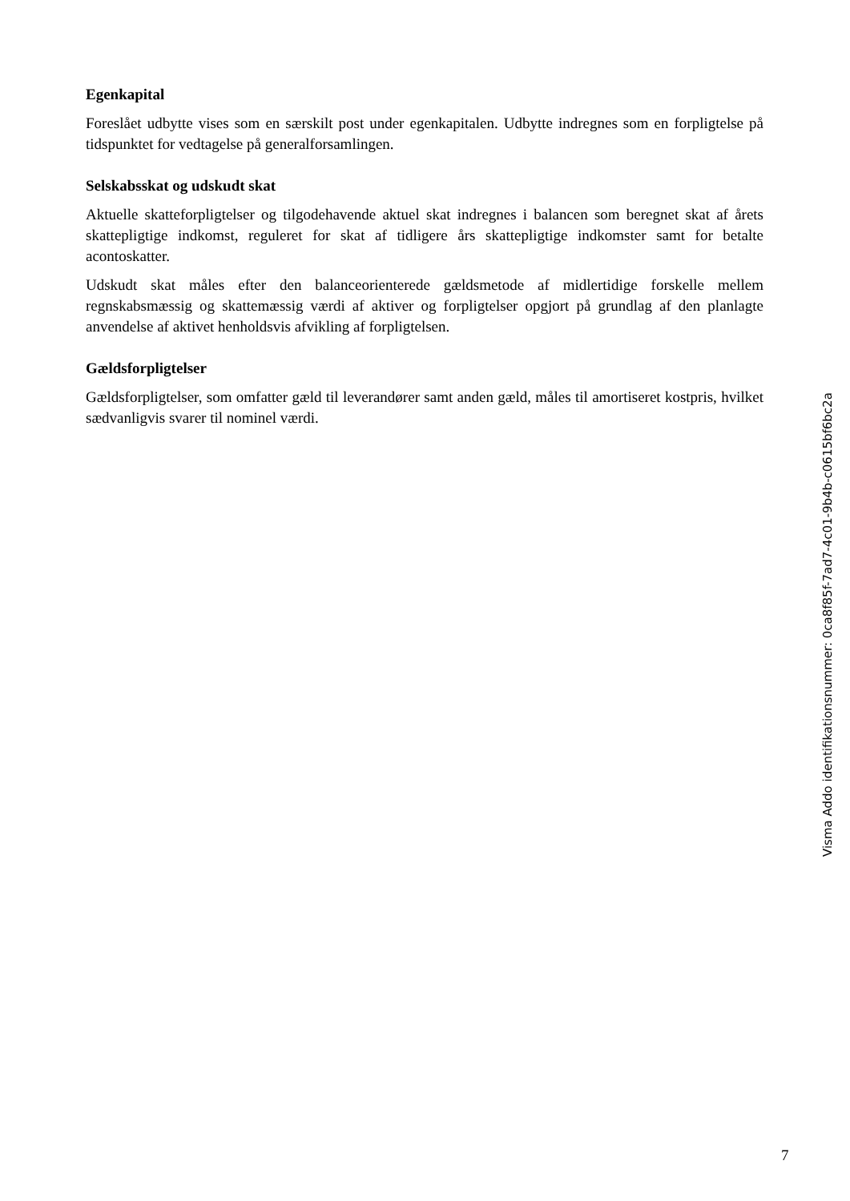Egenkapital
Foreslået udbytte vises som en særskilt post under egenkapitalen. Udbytte indregnes som en forpligtelse på tidspunktet for vedtagelse på generalforsamlingen.
Selskabsskat og udskudt skat
Aktuelle skatteforpligtelser og tilgodehavende aktuel skat indregnes i balancen som beregnet skat af årets skattepligtige indkomst, reguleret for skat af tidligere års skattepligtige indkomster samt for betalte acontoskatter.
Udskudt skat måles efter den balanceorienterede gældsmetode af midlertidige forskelle mellem regnskabsmæssig og skattemæssig værdi af aktiver og forpligtelser opgjort på grundlag af den planlagte anvendelse af aktivet henholdsvis afvikling af forpligtelsen.
Gældsforpligtelser
Gældsforpligtelser, som omfatter gæld til leverandører samt anden gæld, måles til amortiseret kostpris, hvilket sædvanligvis svarer til nominel værdi.
Visma Addo identifikationsnummer: 0ca8f85f-7ad7-4c01-9b4b-c0615bf6bc2a
7